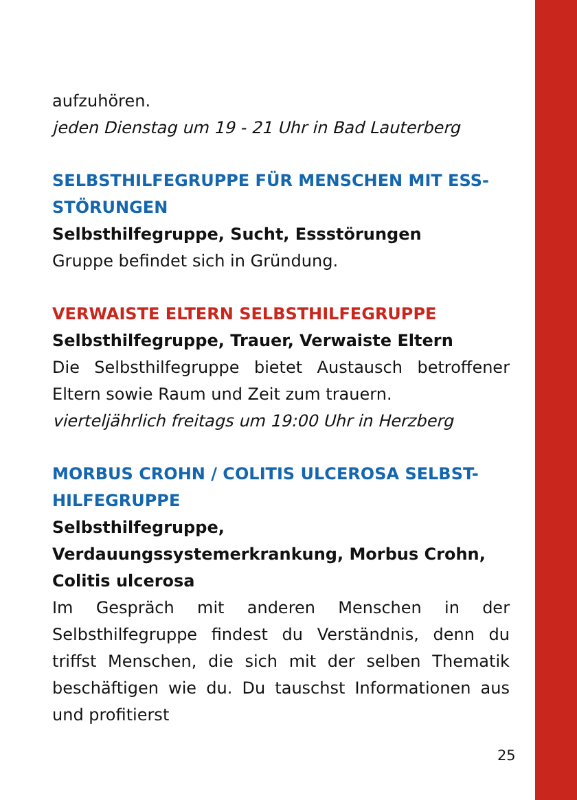aufzuhören.
jeden Dienstag um 19 - 21 Uhr in Bad Lauterberg
SELBSTHILFEGRUPPE FÜR MENSCHEN MIT ESS-STÖRUNGEN
Selbsthilfegruppe, Sucht, Essstörungen
Gruppe befindet sich in Gründung.
VERWAISTE ELTERN SELBSTHILFEGRUPPE
Selbsthilfegruppe, Trauer, Verwaiste Eltern
Die Selbsthilfegruppe bietet Austausch betroffener Eltern sowie Raum und Zeit zum trauern.
vierteljährlich freitags um 19:00 Uhr in Herzberg
MORBUS CROHN / COLITIS ULCEROSA SELBST-HILFEGRUPPE
Selbsthilfegruppe, Verdauungssystemerkrankung, Morbus Crohn, Colitis ulcerosa
Im Gespräch mit anderen Menschen in der Selbsthilfegruppe findest du Verständnis, denn du triffst Menschen, die sich mit der selben Thematik beschäftigen wie du. Du tauschst Informationen aus und profitierst
25